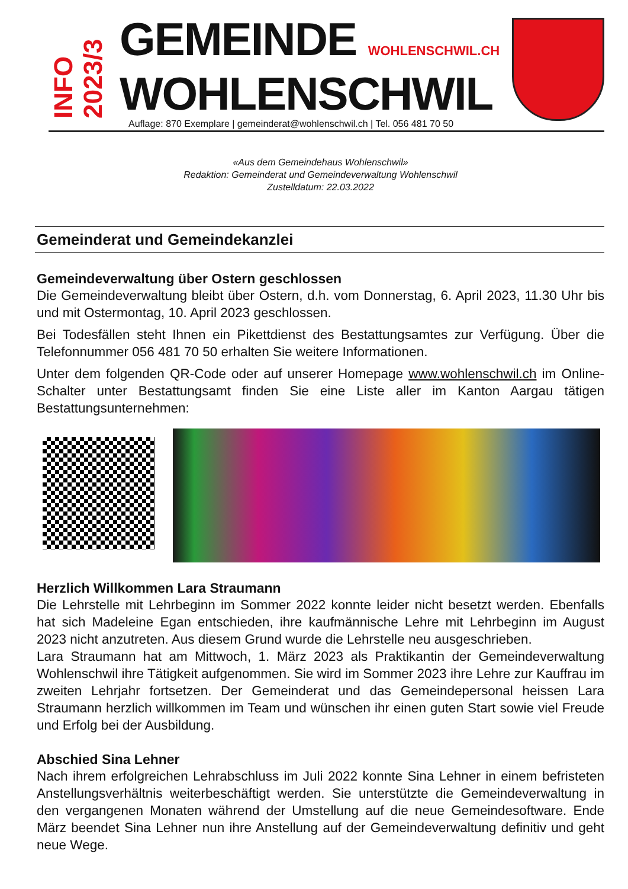INFO
2023/3
GEMEINDE WOHLENSCHWIL.CH
WOHLENSCHWIL
Auflage: 870 Exemplare | gemeinderat@wohlenschwil.ch | Tel. 056 481 70 50
«Aus dem Gemeindehaus Wohlenschwil»
Redaktion: Gemeinderat und Gemeindeverwaltung Wohlenschwil
Zustelldatum: 22.03.2022
Gemeinderat und Gemeindekanzlei
Gemeindeverwaltung über Ostern geschlossen
Die Gemeindeverwaltung bleibt über Ostern, d.h. vom Donnerstag, 6. April 2023, 11.30 Uhr bis und mit Ostermontag, 10. April 2023 geschlossen.
Bei Todesfällen steht Ihnen ein Pikettdienst des Bestattungsamtes zur Verfügung. Über die Telefonnummer 056 481 70 50 erhalten Sie weitere Informationen.
Unter dem folgenden QR-Code oder auf unserer Homepage www.wohlenschwil.ch im Online-Schalter unter Bestattungsamt finden Sie eine Liste aller im Kanton Aargau tätigen Bestattungsunternehmen:
Herzlich Willkommen Lara Straumann
Die Lehrstelle mit Lehrbeginn im Sommer 2022 konnte leider nicht besetzt werden. Ebenfalls hat sich Madeleine Egan entschieden, ihre kaufmännische Lehre mit Lehrbeginn im August 2023 nicht anzutreten. Aus diesem Grund wurde die Lehrstelle neu ausgeschrieben.
Lara Straumann hat am Mittwoch, 1. März 2023 als Praktikantin der Gemeindeverwaltung Wohlenschwil ihre Tätigkeit aufgenommen. Sie wird im Sommer 2023 ihre Lehre zur Kauffrau im zweiten Lehrjahr fortsetzen. Der Gemeinderat und das Gemeindepersonal heissen Lara Straumann herzlich willkommen im Team und wünschen ihr einen guten Start sowie viel Freude und Erfolg bei der Ausbildung.
Abschied Sina Lehner
Nach ihrem erfolgreichen Lehrabschluss im Juli 2022 konnte Sina Lehner in einem befristeten Anstellungsverhältnis weiterbeschäftigt werden. Sie unterstützte die Gemeindeverwaltung in den vergangenen Monaten während der Umstellung auf die neue Gemeindesoftware. Ende März beendet Sina Lehner nun ihre Anstellung auf der Gemeindeverwaltung definitiv und geht neue Wege.